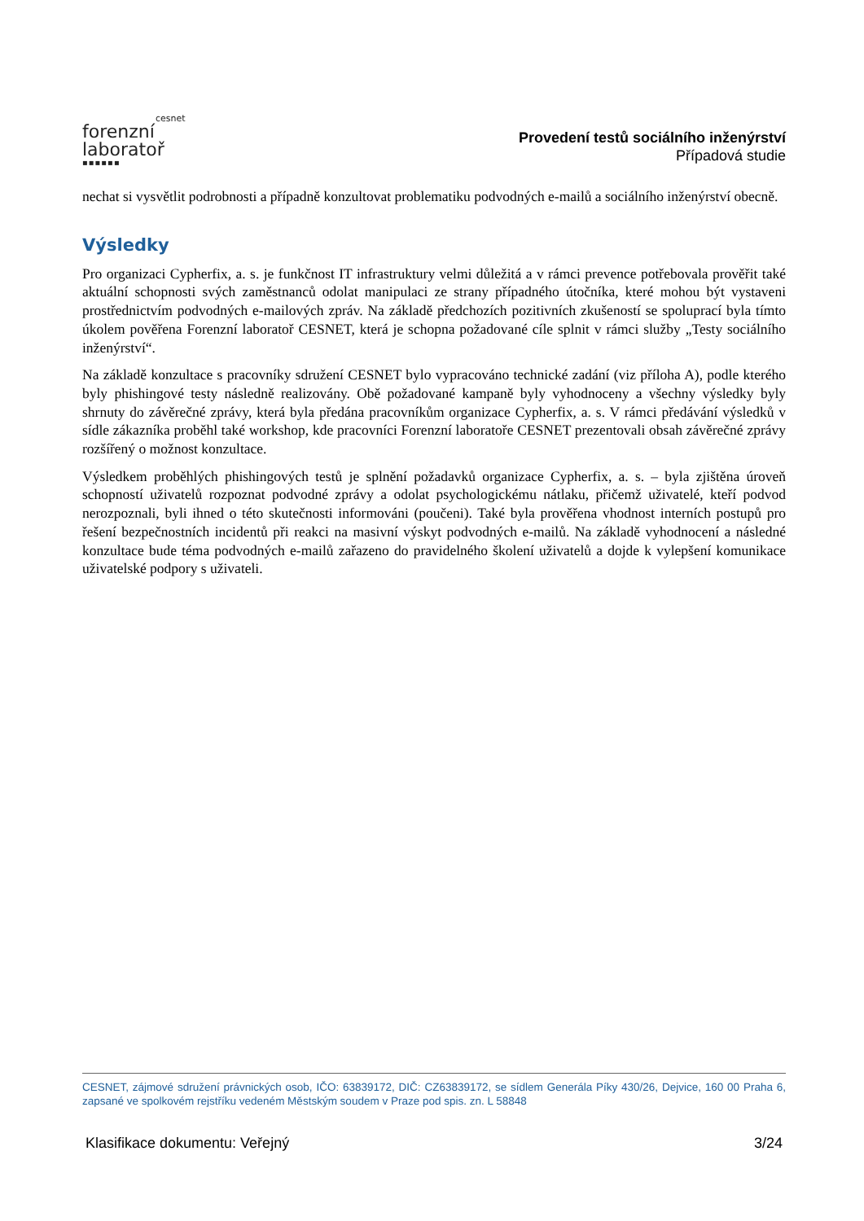cesnet
forenzní
laboratoř
▪▪▪▪▪▪
Provedení testů sociálního inženýrství
Případová studie
nechat si vysvětlit podrobnosti a případně konzultovat problematiku podvodných e-mailů a sociálního inženýrství obecně.
Výsledky
Pro organizaci Cypherfix, a. s. je funkčnost IT infrastruktury velmi důležitá a v rámci prevence potřebovala prověřit také aktuální schopnosti svých zaměstnanců odolat manipulaci ze strany případného útočníka, které mohou být vystaveni prostřednictvím podvodných e-mailových zpráv. Na základě předchozích pozitivních zkušeností se spoluprací byla tímto úkolem pověřena Forenzní laboratoř CESNET, která je schopna požadované cíle splnit v rámci služby „Testy sociálního inženýrství“.
Na základě konzultace s pracovníky sdružení CESNET bylo vypracováno technické zadání (viz příloha A), podle kterého byly phishingové testy následně realizovány. Obě požadované kampaně byly vyhodnoceny a všechny výsledky byly shrnuty do závěrečné zprávy, která byla předána pracovníkům organizace Cypherfix, a. s. V rámci předávání výsledků v sídle zákazníka proběhl také workshop, kde pracovníci Forenzní laboratoře CESNET prezentovali obsah závěrečné zprávy rozšířený o možnost konzultace.
Výsledkem proběhlých phishingových testů je splnění požadavků organizace Cypherfix, a. s. – byla zjištěna úroveň schopností uživatelů rozpoznat podvodné zprávy a odolat psychologickému nátlaku, přičemž uživatelé, kteří podvod nerozpoznali, byli ihned o této skutečnosti informováni (poučeni). Také byla prověřena vhodnost interních postupů pro řešení bezpečnostních incidentů při reakci na masivní výskyt podvodných e-mailů. Na základě vyhodnocení a následné konzultace bude téma podvodných e-mailů zařazeno do pravidelného školení uživatelů a dojde k vylepšení komunikace uživatelské podpory s uživateli.
CESNET, zájmové sdružení právnických osob, IČO: 63839172, DIČ: CZ63839172, se sídlem Generála Píky 430/26, Dejvice, 160 00 Praha 6, zapsané ve spolkovém rejstříku vedeném Městským soudem v Praze pod spis. zn. L 58848
Klasifikace dokumentu: Veřejný 3/24